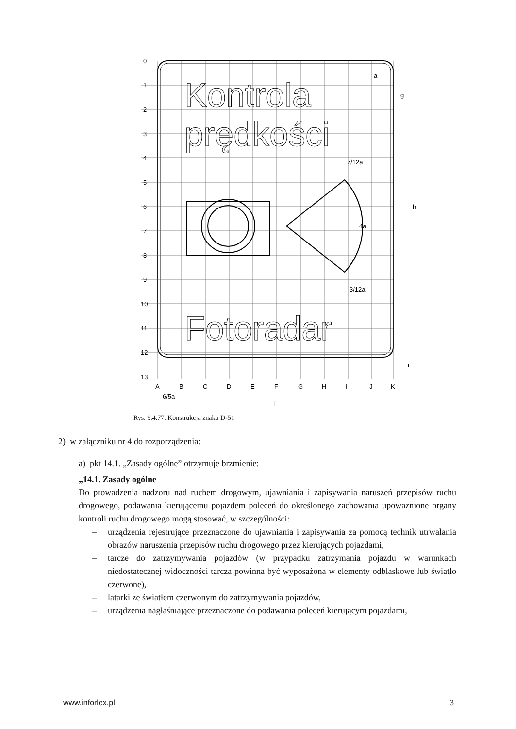Kontrola
prędkości
Fotoradar
0
1
2
3
4
5
6
7
8
9
10
11
12
13
A
B
C
D
E
F
G
H
I
J
K
6/5a
l
h
7/12a
3/12a
a
g
r
4a
Rys. 9.4.77. Konstrukcja znaku D-51
2) w załączniku nr 4 do rozporządzenia:
a) pkt 14.1. „Zasady ogólne” otrzymuje brzmienie:
„14.1. Zasady ogólne
Do prowadzenia nadzoru nad ruchem drogowym, ujawniania i zapisywania naruszeń przepisów ruchu drogowego, podawania kierującemu pojazdem poleceń do określonego zachowania upoważnione organy kontroli ruchu drogowego mogą stosować, w szczególności:
– urządzenia rejestrujące przeznaczone do ujawniania i zapisywania za pomocą technik utrwalania obrazów naruszenia przepisów ruchu drogowego przez kierujących pojazdami,
– tarcze do zatrzymywania pojazdów (w przypadku zatrzymania pojazdu w warunkach niedostatecznej widoczności tarcza powinna być wyposażona w elementy odblaskowe lub światło czerwone),
– latarki ze światłem czerwonym do zatrzymywania pojazdów,
– urządzenia nagłaśniające przeznaczone do podawania poleceń kierującym pojazdami,
www.inforlex.pl 3